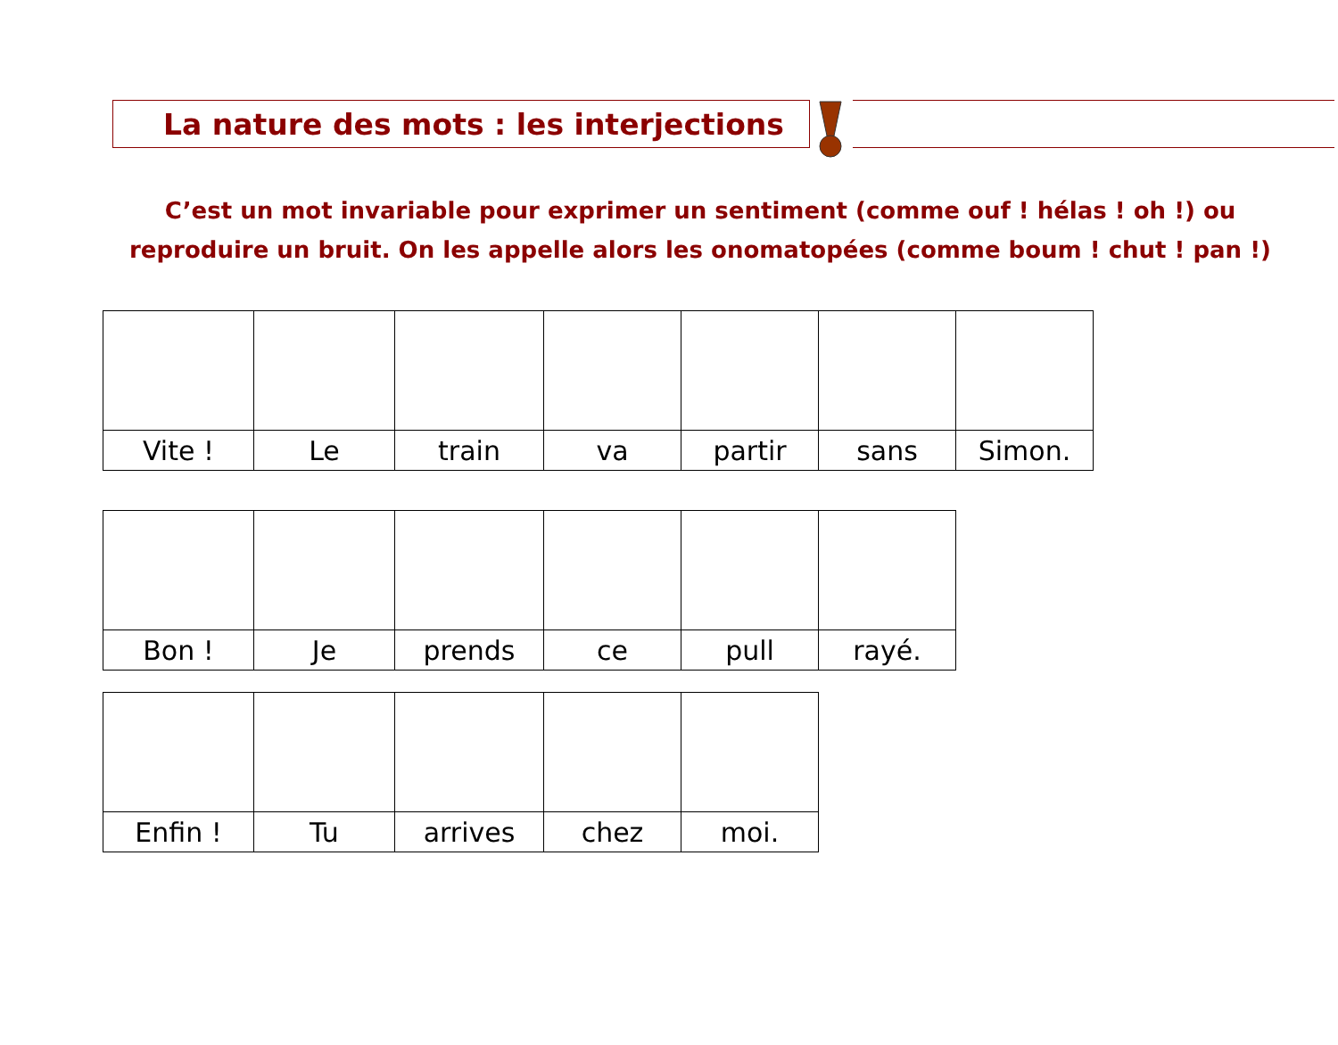La nature des mots : les interjections
C’est un mot invariable pour exprimer un sentiment (comme ouf ! hélas ! oh !) ou reproduire un bruit. On les appelle alors les onomatopées (comme boum ! chut ! pan !)
| Vite ! | Le | train | va | partir | sans | Simon. |
| Bon ! | Je | prends | ce | pull | rayé. |
| Enfin ! | Tu | arrives | chez | moi. |